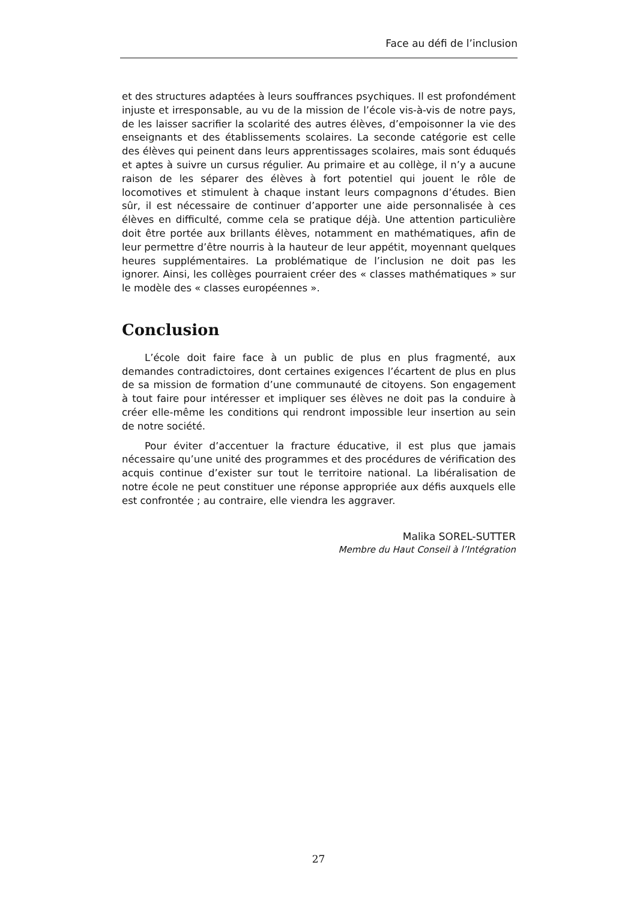Face au défi de l’inclusion
et des structures adaptées à leurs souffrances psychiques. Il est profondément injuste et irresponsable, au vu de la mission de l’école vis-à-vis de notre pays, de les laisser sacrifier la scolarité des autres élèves, d’empoisonner la vie des enseignants et des établissements scolaires. La seconde catégorie est celle des élèves qui peinent dans leurs apprentissages scolaires, mais sont éduqués et aptes à suivre un cursus régulier. Au primaire et au collège, il n’y a aucune raison de les séparer des élèves à fort potentiel qui jouent le rôle de locomotives et stimulent à chaque instant leurs compagnons d’études. Bien sûr, il est nécessaire de continuer d’apporter une aide personnalisée à ces élèves en difficulté, comme cela se pratique déjà. Une attention particulière doit être portée aux brillants élèves, notamment en mathématiques, afin de leur permettre d’être nourris à la hauteur de leur appétit, moyennant quelques heures supplémentaires. La problématique de l’inclusion ne doit pas les ignorer. Ainsi, les collèges pourraient créer des « classes mathématiques » sur le modèle des « classes européennes ».
Conclusion
L’école doit faire face à un public de plus en plus fragmenté, aux demandes contradictoires, dont certaines exigences l’écartent de plus en plus de sa mission de formation d’une communauté de citoyens. Son engagement à tout faire pour intéresser et impliquer ses élèves ne doit pas la conduire à créer elle-même les conditions qui rendront impossible leur insertion au sein de notre société.
Pour éviter d’accentuer la fracture éducative, il est plus que jamais nécessaire qu’une unité des programmes et des procédures de vérification des acquis continue d’exister sur tout le territoire national. La libéralisation de notre école ne peut constituer une réponse appropriée aux défis auxquels elle est confrontée ; au contraire, elle viendra les aggraver.
Malika SOREL-SUTTER
Membre du Haut Conseil à l’Intégration
27